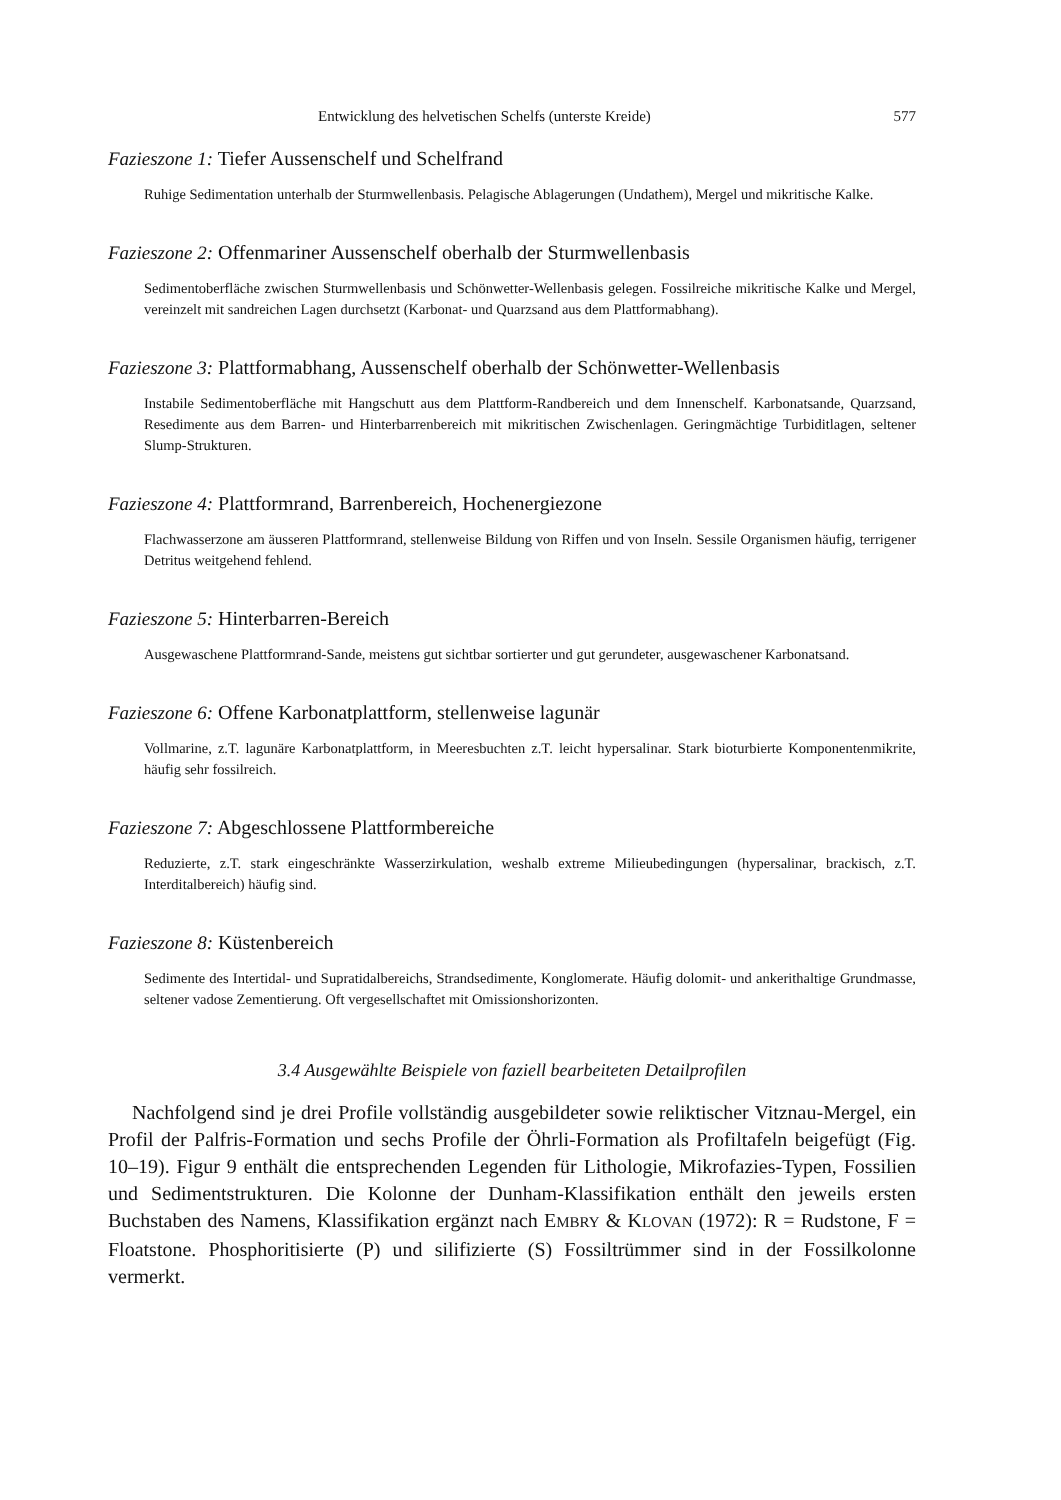Entwicklung des helvetischen Schelfs (unterste Kreide) 577
Fazieszone 1: Tiefer Aussenschelf und Schelfrand
Ruhige Sedimentation unterhalb der Sturmwellenbasis. Pelagische Ablagerungen (Undathem), Mergel und mikritische Kalke.
Fazieszone 2: Offenmariner Aussenschelf oberhalb der Sturmwellenbasis
Sedimentoberfläche zwischen Sturmwellenbasis und Schönwetter-Wellenbasis gelegen. Fossilreiche mikritische Kalke und Mergel, vereinzelt mit sandreichen Lagen durchsetzt (Karbonat- und Quarzsand aus dem Plattformabhang).
Fazieszone 3: Plattformabhang, Aussenschelf oberhalb der Schönwetter-Wellenbasis
Instabile Sedimentoberfläche mit Hangschutt aus dem Plattform-Randbereich und dem Innenschelf. Karbonatsande, Quarzsand, Resedimente aus dem Barren- und Hinterbarrenbereich mit mikritischen Zwischenlagen. Geringmächtige Turbiditlagen, seltener Slump-Strukturen.
Fazieszone 4: Plattformrand, Barrenbereich, Hochenergiezone
Flachwasserzone am äusseren Plattformrand, stellenweise Bildung von Riffen und von Inseln. Sessile Organismen häufig, terrigener Detritus weitgehend fehlend.
Fazieszone 5: Hinterbarren-Bereich
Ausgewaschene Plattformrand-Sande, meistens gut sichtbar sortierter und gut gerundeter, ausgewaschener Karbonatsand.
Fazieszone 6: Offene Karbonatplattform, stellenweise lagunär
Vollmarine, z.T. lagunäre Karbonatplattform, in Meeresbuchten z.T. leicht hypersalinar. Stark bioturbierte Komponentenmikrite, häufig sehr fossilreich.
Fazieszone 7: Abgeschlossene Plattformbereiche
Reduzierte, z.T. stark eingeschränkte Wasserzirkulation, weshalb extreme Milieubedingungen (hypersalinar, brackisch, z.T. Interditalbereich) häufig sind.
Fazieszone 8: Küstenbereich
Sedimente des Intertidal- und Supratidalbereichs, Strandsedimente, Konglomerate. Häufig dolomit- und ankerithaltige Grundmasse, seltener vadose Zementierung. Oft vergesellschaftet mit Omissionshorizonten.
3.4 Ausgewählte Beispiele von faziell bearbeiteten Detailprofilen
Nachfolgend sind je drei Profile vollständig ausgebildeter sowie reliktischer Vitznau-Mergel, ein Profil der Palfris-Formation und sechs Profile der Öhrli-Formation als Profiltafeln beigefügt (Fig. 10–19). Figur 9 enthält die entsprechenden Legenden für Lithologie, Mikrofazies-Typen, Fossilien und Sedimentstrukturen. Die Kolonne der Dunham-Klassifikation enthält den jeweils ersten Buchstaben des Namens, Klassifikation ergänzt nach EMBRY & KLOVAN (1972): R = Rudstone, F = Floatstone. Phosphoritisierte (P) und silifizierte (S) Fossiltrümmer sind in der Fossilkolonne vermerkt.